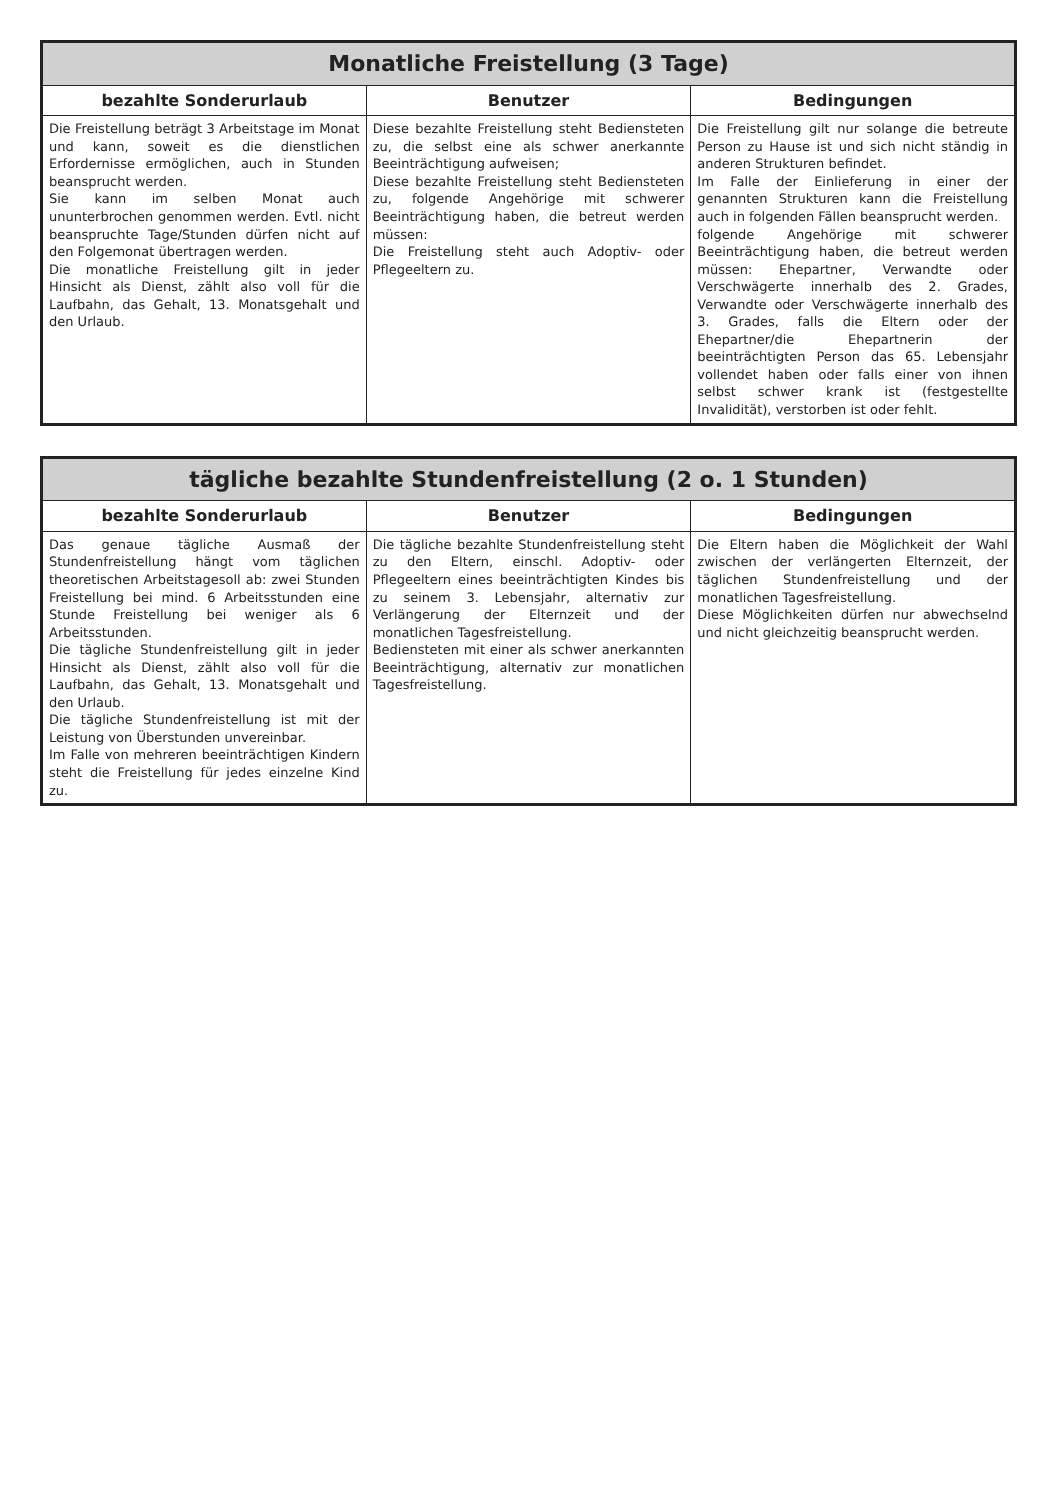| Monatliche Freistellung (3 Tage) | | |
| --- | --- | --- |
| bezahlte Sonderurlaub | Benutzer | Bedingungen |
| Die Freistellung beträgt 3 Arbeitstage im Monat und kann, soweit es die dienstlichen Erfordernisse ermöglichen, auch in Stunden beansprucht werden. Sie kann im selben Monat auch ununterbrochen genommen werden. Evtl. nicht beanspruchte Tage/Stunden dürfen nicht auf den Folgemonat übertragen werden. Die monatliche Freistellung gilt in jeder Hinsicht als Dienst, zählt also voll für die Laufbahn, das Gehalt, 13. Monatsgehalt und den Urlaub. | Diese bezahlte Freistellung steht Bediensteten zu, die selbst eine als schwer anerkannte Beeinträchtigung aufweisen; Diese bezahlte Freistellung steht Bediensteten zu, folgende Angehörige mit schwerer Beeinträchtigung haben, die betreut werden müssen: Die Freistellung steht auch Adoptiv- oder Pflegeeltern zu. | Die Freistellung gilt nur solange die betreute Person zu Hause ist und sich nicht ständig in anderen Strukturen befindet. Im Falle der Einlieferung in einer der genannten Strukturen kann die Freistellung auch in folgenden Fällen beansprucht werden. folgende Angehörige mit schwerer Beeinträchtigung haben, die betreut werden müssen: Ehepartner, Verwandte oder Verschwägerte innerhalb des 2. Grades, Verwandte oder Verschwägerte innerhalb des 3. Grades, falls die Eltern oder der Ehepartner/die Ehepartnerin der beeinträchtigten Person das 65. Lebensjahr vollendet haben oder falls einer von ihnen selbst schwer krank ist (festgestellte Invalidität), verstorben ist oder fehlt. |
| tägliche bezahlte Stundenfreistellung (2 o. 1 Stunden) | | |
| --- | --- | --- |
| bezahlte Sonderurlaub | Benutzer | Bedingungen |
| Das genaue tägliche Ausmaß der Stundenfreistellung hängt vom täglichen theoretischen Arbeitstagesoll ab: zwei Stunden Freistellung bei mind. 6 Arbeitsstunden eine Stunde Freistellung bei weniger als 6 Arbeitsstunden. Die tägliche Stundenfreistellung gilt in jeder Hinsicht als Dienst, zählt also voll für die Laufbahn, das Gehalt, 13. Monatsgehalt und den Urlaub. Die tägliche Stundenfreistellung ist mit der Leistung von Überstunden unvereinbar. Im Falle von mehreren beeinträchtigen Kindern steht die Freistellung für jedes einzelne Kind zu. | Die tägliche bezahlte Stundenfreistellung steht zu den Eltern, einschl. Adoptiv- oder Pflegeeltern eines beeinträchtigten Kindes bis zu seinem 3. Lebensjahr, alternativ zur Verlängerung der Elternzeit und der monatlichen Tagesfreistellung. Bediensteten mit einer als schwer anerkannten Beeinträchtigung, alternativ zur monatlichen Tagesfreistellung. | Die Eltern haben die Möglichkeit der Wahl zwischen der verlängerten Elternzeit, der täglichen Stundenfreistellung und der monatlichen Tagesfreistellung. Diese Möglichkeiten dürfen nur abwechselnd und nicht gleichzeitig beansprucht werden. |